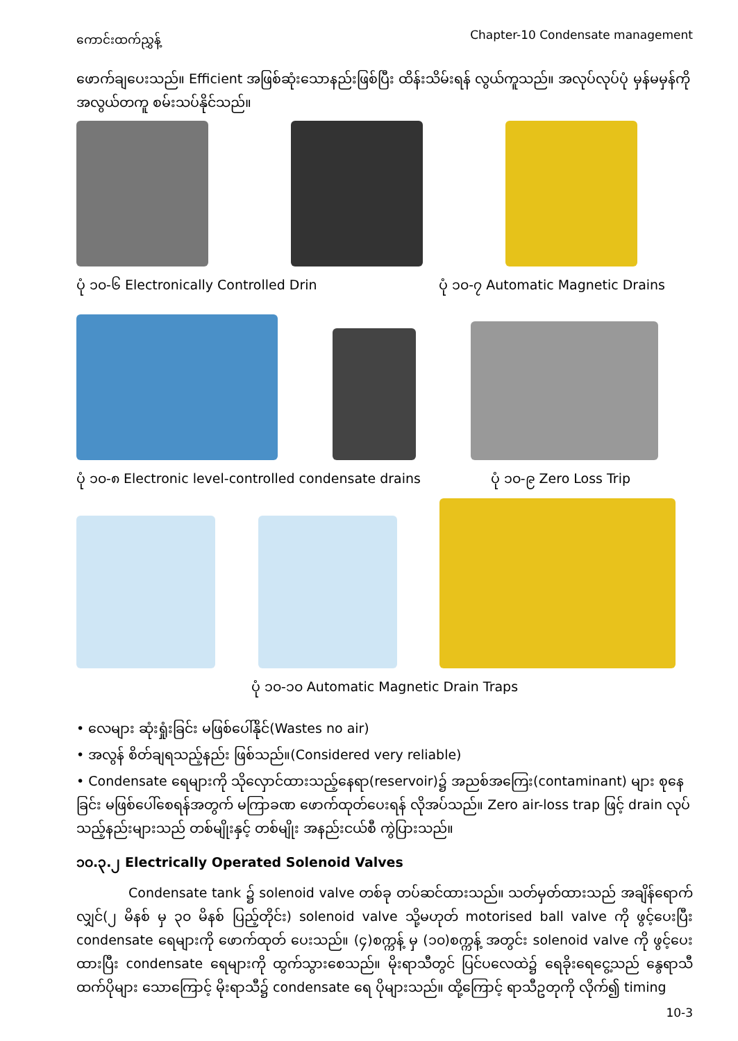ကောင်းထက်ညွှန့် Chapter-10 Condensate management
ဖောက်ချပေးသည်။ Efficient အဖြစ်ဆုံးသောနည်းဖြစ်ပြီး ထိန်းသိမ်းရန် လွယ်ကူသည်။ အလုပ်လုပ်ပုံ မှန်မမှန်ကို အလွယ်တကူ စမ်းသပ်နိုင်သည်။
ပုံ ၁၀-၆ Electronically Controlled Drin ပုံ ၁၀-၇ Automatic Magnetic Drains
ပုံ ၁၀-၈ Electronic level-controlled condensate drains ပုံ ၁၀-၉ Zero Loss Trip
ပုံ ၁၀-၁၀ Automatic Magnetic Drain Traps
• လေများ ဆုံးရှုံးခြင်း မဖြစ်ပေါ်နိုင်(Wastes no air)
• အလွန် စိတ်ချရသည့်နည်း ဖြစ်သည်။(Considered very reliable)
• Condensate ရေများကို သိုလှောင်ထားသည့်နေရာ(reservoir)၌ အညစ်အကြေး(contaminant) များ စုနေခြင်း မဖြစ်ပေါ်စေရန်အတွက် မကြာခဏ ဖောက်ထုတ်ပေးရန် လိုအပ်သည်။ Zero air-loss trap ဖြင့် drain လုပ်သည့်နည်းများသည် တစ်မျိုးနှင့် တစ်မျိုး အနည်းငယ်စီ ကွဲပြားသည်။
၁၀.၃.၂ Electrically Operated Solenoid Valves
Condensate tank ၌ solenoid valve တစ်ခု တပ်ဆင်ထားသည်။ သတ်မှတ်ထားသည် အချိန်ရောက်လျှင်(၂ မိနစ် မှ ၃၀ မိနစ် ပြည့်တိုင်း) solenoid valve သို့မဟုတ် motorised ball valve ကို ဖွင့်ပေးပြီး condensate ရေများကို ဖောက်ထုတ် ပေးသည်။ (၄)စက္ကန့် မှ (၁၀)စက္ကန့် အတွင်း solenoid valve ကို ဖွင့်ပေးထားပြီး condensate ရေများကို ထွက်သွားစေသည်။ မိုးရာသီတွင် ပြင်ပလေထဲ၌ ရေခိုးရေငွေ့သည် နွေရာသီထက်ပိုများ သောကြောင့် မိုးရာသီ၌ condensate ရေ ပိုများသည်။ ထို့ကြောင့် ရာသီဥတုကို လိုက်၍ timing
10-3